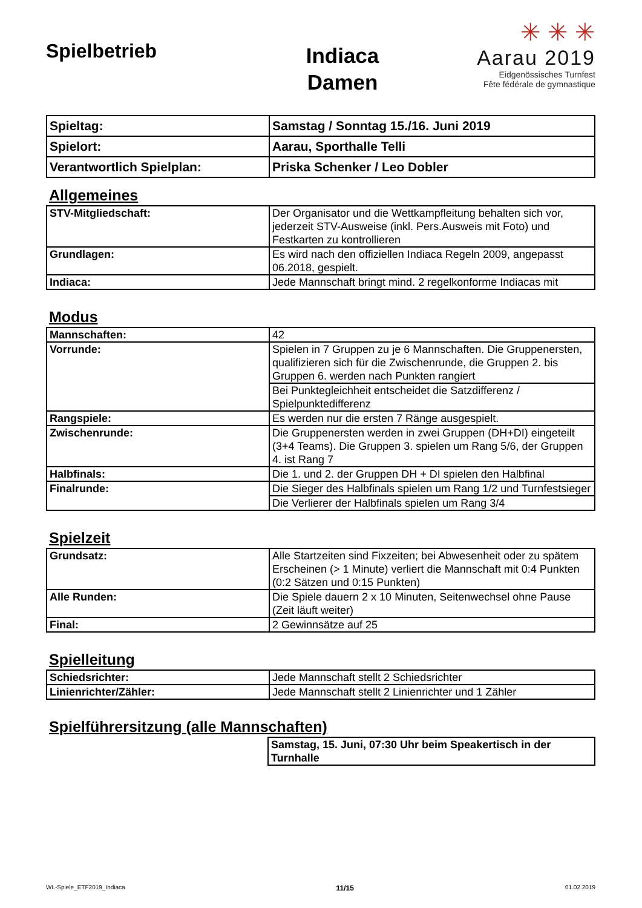Spielbetrieb
Indiaca
Damen
✳ ✳ ✳
Aarau 2019
Eidgenössisches Turnfest
Fête fédérale de gymnastique
| Spieltag: | Samstag / Sonntag 15./16. Juni 2019 |
| Spielort: | Aarau, Sporthalle Telli |
| Verantwortlich Spielplan: | Priska Schenker / Leo Dobler |
Allgemeines
| STV-Mitgliedschaft: | Der Organisator und die Wettkampfleitung behalten sich vor, jederzeit STV-Ausweise (inkl. Pers.Ausweis mit Foto) und Festkarten zu kontrollieren |
| Grundlagen: | Es wird nach den offiziellen Indiaca Regeln 2009, angepasst 06.2018, gespielt. |
| Indiaca: | Jede Mannschaft bringt mind. 2 regelkonforme Indiacas mit |
Modus
| Mannschaften: | 42 |
| Vorrunde: | Spielen in 7 Gruppen zu je 6 Mannschaften. Die Gruppenersten, qualifizieren sich für die Zwischenrunde, die Gruppen 2. bis Gruppen 6. werden nach Punkten rangiert |
| | Bei Punktegleichheit entscheidet die Satzdifferenz / Spielpunktedifferenz |
| Rangspiele: | Es werden nur die ersten 7 Ränge ausgespielt. |
| Zwischenrunde: | Die Gruppenersten werden in zwei Gruppen (DH+DI) eingeteilt (3+4 Teams). Die Gruppen 3. spielen um Rang 5/6, der Gruppen 4. ist Rang 7 |
| Halbfinals: | Die 1. und 2. der Gruppen DH + DI spielen den Halbfinal |
| Finalrunde: | Die Sieger des Halbfinals spielen um Rang 1/2 und Turnfestsieger |
| | Die Verlierer der Halbfinals spielen um Rang 3/4 |
Spielzeit
| Grundsatz: | Alle Startzeiten sind Fixzeiten; bei Abwesenheit oder zu spätem Erscheinen (> 1 Minute) verliert die Mannschaft mit 0:4 Punkten (0:2 Sätzen und 0:15 Punkten) |
| Alle Runden: | Die Spiele dauern 2 x 10 Minuten, Seitenwechsel ohne Pause (Zeit läuft weiter) |
| Final: | 2 Gewinnsätze auf 25 |
Spielleitung
| Schiedsrichter: | Jede Mannschaft stellt 2 Schiedsrichter |
| Linienrichter/Zähler: | Jede Mannschaft stellt 2 Linienrichter und 1 Zähler |
Spielführersitzung (alle Mannschaften)
| | Samstag, 15. Juni, 07:30 Uhr beim Speakertisch in der Turnhalle |
WL-Spiele_ETF2019_Indiaca 11/15 01.02.2019